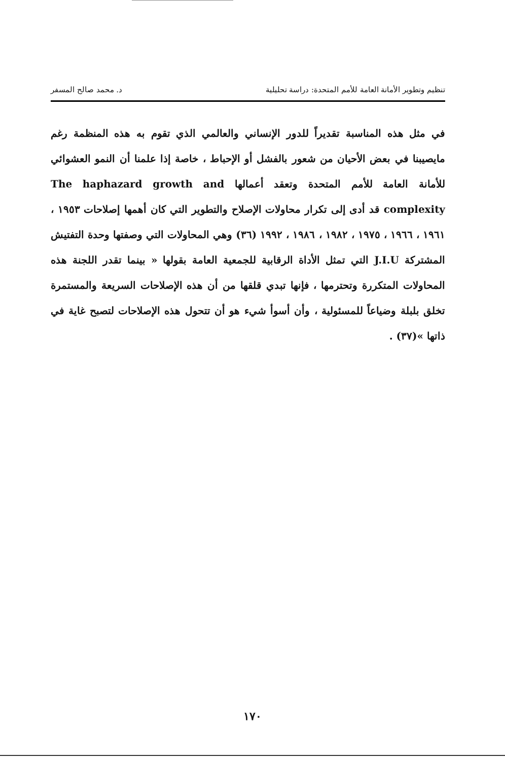تنظيم وتطوير الأمانة العامة للأمم المتحدة: دراسة تحليلية د. محمد صالح المسفر
في مثل هذه المناسبة تقديراً للدور الإنساني والعالمي الذي تقوم به هذه المنظمة رغم مايصيبنا في بعض الأحيان من شعور بالفشل أو الإحباط ، خاصة إذا علمنا أن النمو العشوائي للأمانة العامة للأمم المتحدة وتعقد أعمالها The haphazard growth and complexity قد أدى إلى تكرار محاولات الإصلاح والتطوير التي كان أهمها إصلاحات ١٩٥٣ ، ١٩٦١ ، ١٩٦٦ ، ١٩٧٥ ، ١٩٨٢ ، ١٩٨٦ ، ١٩٩٢ (٣٦) وهي المحاولات التي وصفتها وحدة التفتيش المشتركة J.I.U التي تمثل الأداة الرقابية للجمعية العامة بقولها « بينما تقدر اللجنة هذه المحاولات المتكررة وتحترمها ، فإنها تبدي قلقها من أن هذه الإصلاحات السريعة والمستمرة تخلق بلبلة وضياعاً للمسئولية ، وأن أسوأ شيء هو أن تتحول هذه الإصلاحات لتصبح غاية في ذاتها »(٣٧) .
١٧٠